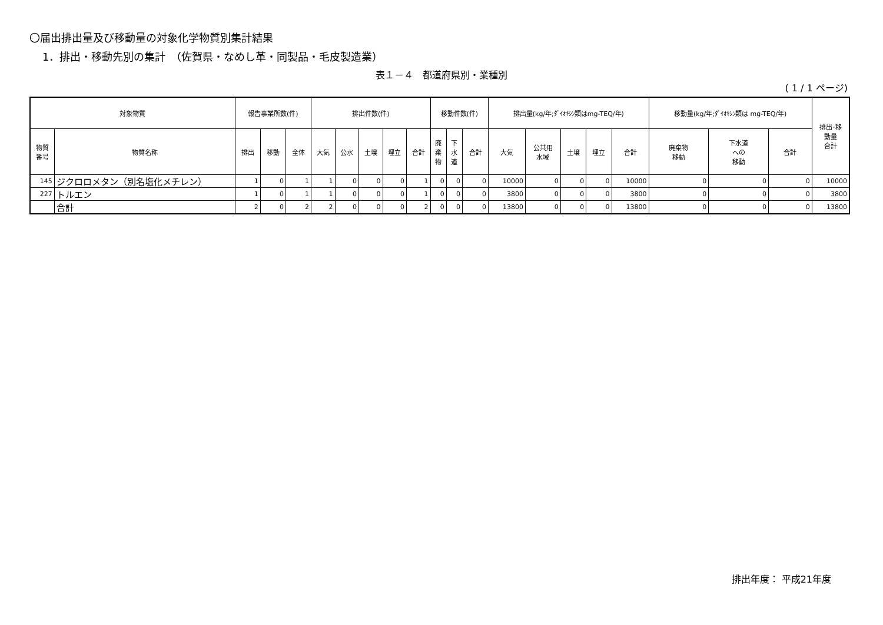〇届出排出量及び移動量の対象化学物質別集計結果
1．排出・移動先別の集計　（佐賀県・なめし革・同製品・毛皮製造業）
表１－４　都道府県別・業種別
( 1 / 1 ページ)
| 対象物質 | | 報告事業所数(件) | | | 排出件数(件) | | | | | 移動件数(件) | | | 排出量(kg/年;ﾀﾞｲｵｷｼﾝ類はmg-TEQ/年) | | | | | 移動量(kg/年;ﾀﾞｲｵｷｼﾝ類は mg-TEQ/年) | | | 排出･移 動量 合計 |
| --- | --- | --- | --- | --- | --- | --- | --- | --- | --- | --- | --- | --- | --- | --- | --- | --- | --- | --- | --- | --- | --- |
| 物質 番号 | 物質名称 | 排出 | 移動 | 全体 | 大気 | 公水 | 土壌 | 埋立 | 合計 | 廃 棄 物 | 下 水 道 | 合計 | 大気 | 公共用 水域 | 土壌 | 埋立 | 合計 | 廃棄物 移動 | 下水道 への 移動 | 合計 | |
| 145 | ジクロロメタン（別名塩化メチレン） | 1 | 0 | 1 | 1 | 0 | 0 | 0 | 1 | 0 | 0 | 0 | 10000 | 0 | 0 | 0 | 10000 | 0 | 0 | 0 | 10000 |
| 227 | トルエン | 1 | 0 | 1 | 1 | 0 | 0 | 0 | 1 | 0 | 0 | 0 | 3800 | 0 | 0 | 0 | 3800 | 0 | 0 | 0 | 3800 |
| | 合計 | 2 | 0 | 2 | 2 | 0 | 0 | 0 | 2 | 0 | 0 | 0 | 13800 | 0 | 0 | 0 | 13800 | 0 | 0 | 0 | 13800 |
排出年度： 平成21年度